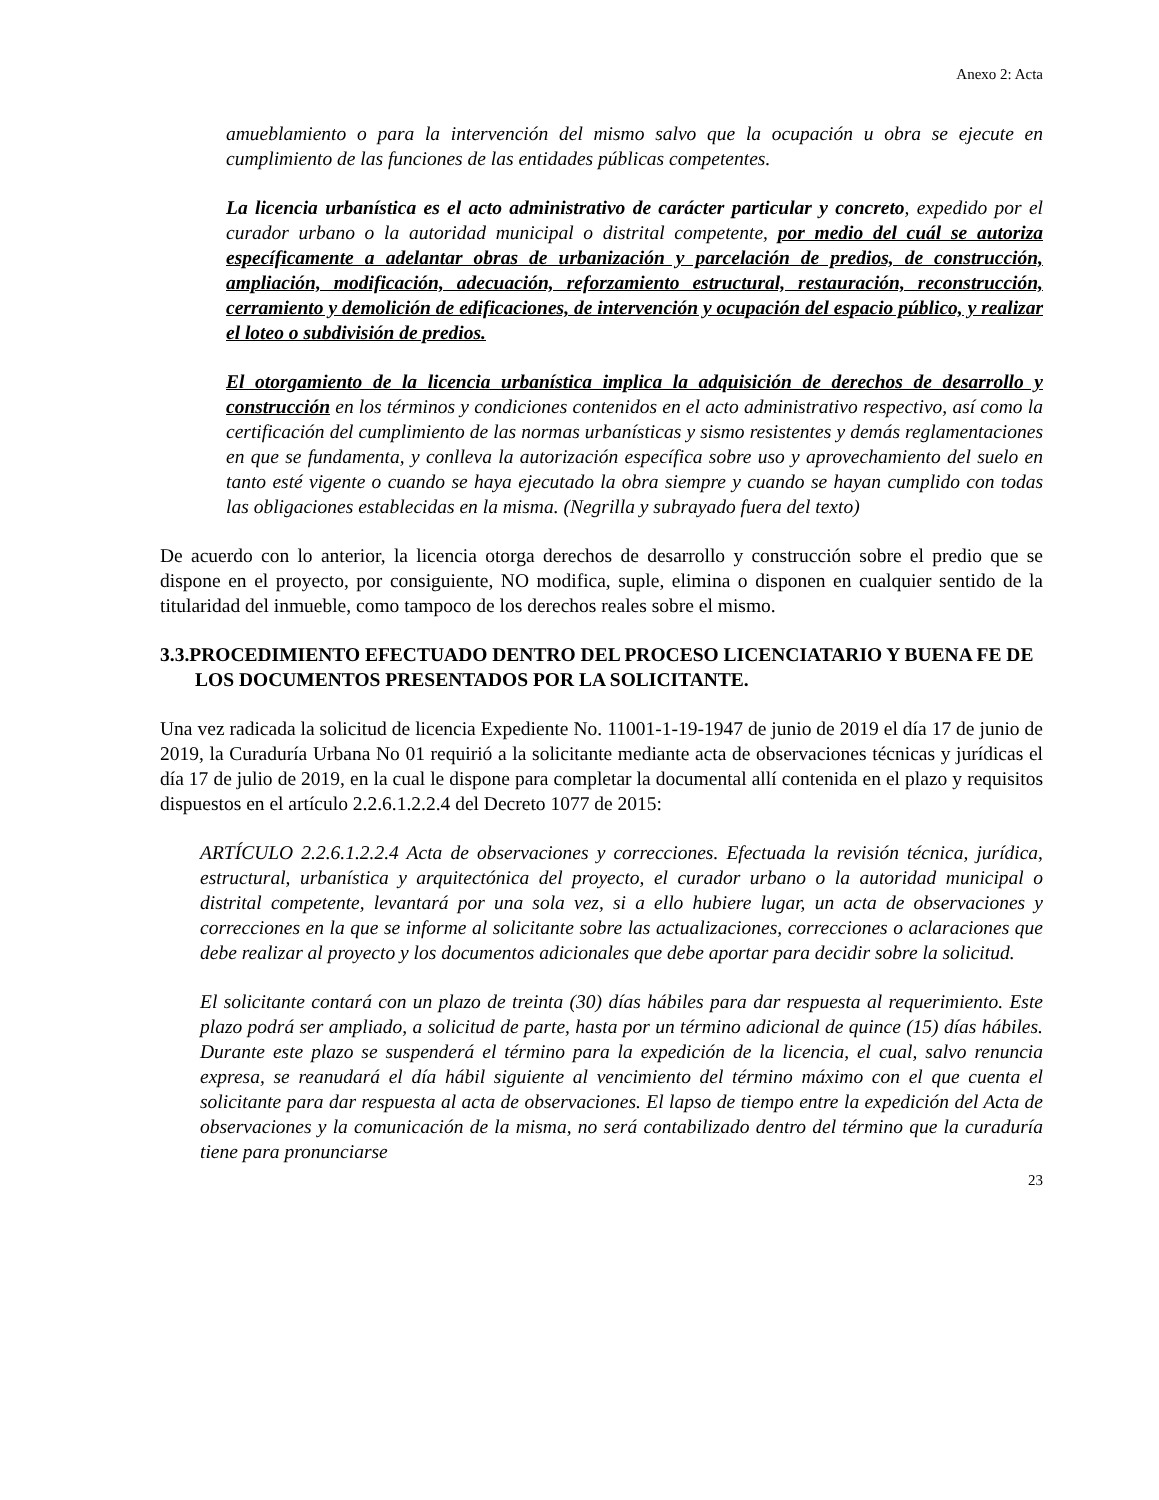Anexo 2: Acta
amueblamiento o para la intervención del mismo salvo que la ocupación u obra se ejecute en cumplimiento de las funciones de las entidades públicas competentes.
La licencia urbanística es el acto administrativo de carácter particular y concreto, expedido por el curador urbano o la autoridad municipal o distrital competente, por medio del cuál se autoriza específicamente a adelantar obras de urbanización y parcelación de predios, de construcción, ampliación, modificación, adecuación, reforzamiento estructural, restauración, reconstrucción, cerramiento y demolición de edificaciones, de intervención y ocupación del espacio público, y realizar el loteo o subdivisión de predios.
El otorgamiento de la licencia urbanística implica la adquisición de derechos de desarrollo y construcción en los términos y condiciones contenidos en el acto administrativo respectivo, así como la certificación del cumplimiento de las normas urbanísticas y sismo resistentes y demás reglamentaciones en que se fundamenta, y conlleva la autorización específica sobre uso y aprovechamiento del suelo en tanto esté vigente o cuando se haya ejecutado la obra siempre y cuando se hayan cumplido con todas las obligaciones establecidas en la misma. (Negrilla y subrayado fuera del texto)
De acuerdo con lo anterior, la licencia otorga derechos de desarrollo y construcción sobre el predio que se dispone en el proyecto, por consiguiente, NO modifica, suple, elimina o disponen en cualquier sentido de la titularidad del inmueble, como tampoco de los derechos reales sobre el mismo.
3.3.PROCEDIMIENTO EFECTUADO DENTRO DEL PROCESO LICENCIATARIO Y BUENA FE DE LOS DOCUMENTOS PRESENTADOS POR LA SOLICITANTE.
Una vez radicada la solicitud de licencia Expediente No. 11001-1-19-1947 de junio de 2019 el día 17 de junio de 2019, la Curaduría Urbana No 01 requirió a la solicitante mediante acta de observaciones técnicas y jurídicas el día 17 de julio de 2019, en la cual le dispone para completar la documental allí contenida en el plazo y requisitos dispuestos en el artículo 2.2.6.1.2.2.4 del Decreto 1077 de 2015:
ARTÍCULO 2.2.6.1.2.2.4 Acta de observaciones y correcciones. Efectuada la revisión técnica, jurídica, estructural, urbanística y arquitectónica del proyecto, el curador urbano o la autoridad municipal o distrital competente, levantará por una sola vez, si a ello hubiere lugar, un acta de observaciones y correcciones en la que se informe al solicitante sobre las actualizaciones, correcciones o aclaraciones que debe realizar al proyecto y los documentos adicionales que debe aportar para decidir sobre la solicitud.
El solicitante contará con un plazo de treinta (30) días hábiles para dar respuesta al requerimiento. Este plazo podrá ser ampliado, a solicitud de parte, hasta por un término adicional de quince (15) días hábiles. Durante este plazo se suspenderá el término para la expedición de la licencia, el cual, salvo renuncia expresa, se reanudará el día hábil siguiente al vencimiento del término máximo con el que cuenta el solicitante para dar respuesta al acta de observaciones. El lapso de tiempo entre la expedición del Acta de observaciones y la comunicación de la misma, no será contabilizado dentro del término que la curaduría tiene para pronunciarse
23